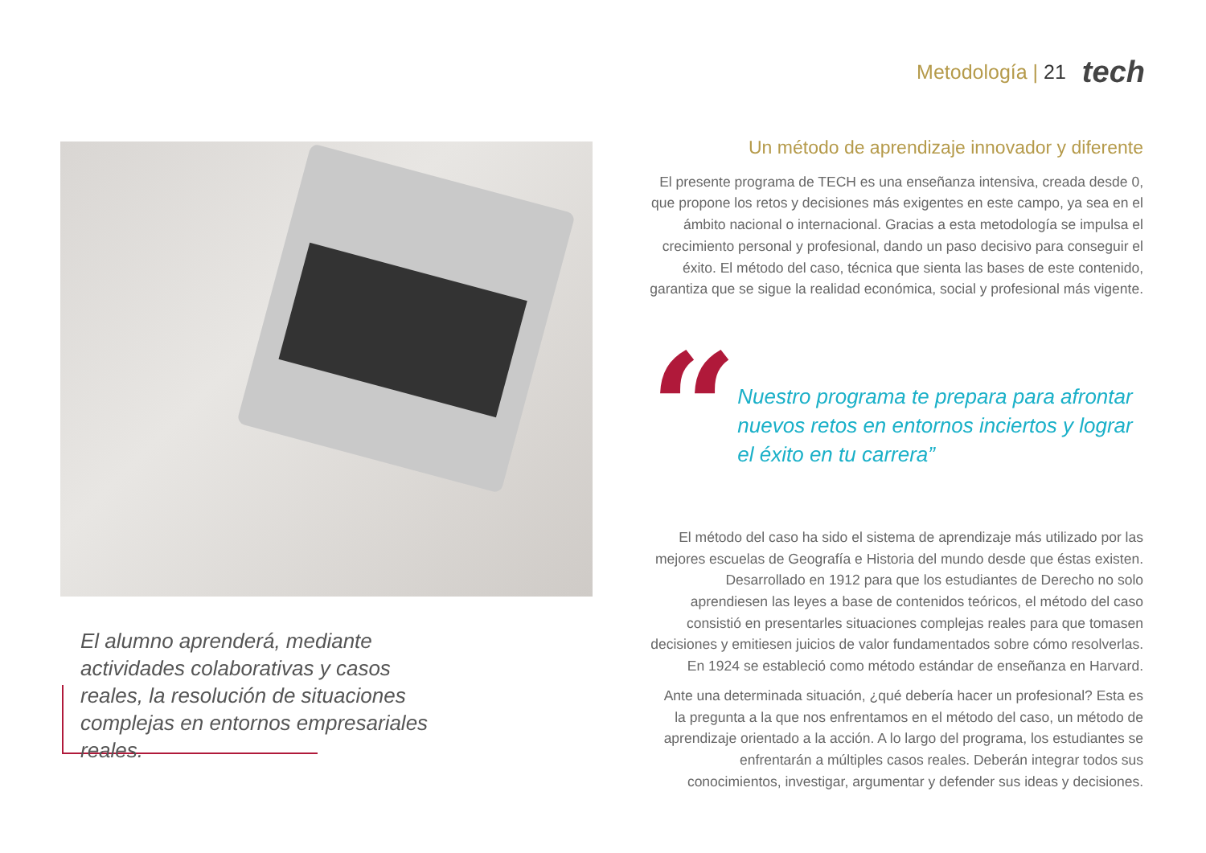Metodología | 21 tech
El alumno aprenderá, mediante actividades colaborativas y casos reales, la resolución de situaciones complejas en entornos empresariales reales.
Un método de aprendizaje innovador y diferente
El presente programa de TECH es una enseñanza intensiva, creada desde 0, que propone los retos y decisiones más exigentes en este campo, ya sea en el ámbito nacional o internacional. Gracias a esta metodología se impulsa el crecimiento personal y profesional, dando un paso decisivo para conseguir el éxito. El método del caso, técnica que sienta las bases de este contenido, garantiza que se sigue la realidad económica, social y profesional más vigente.
“
Nuestro programa te prepara para afrontar nuevos retos en entornos inciertos y lograr el éxito en tu carrera”
El método del caso ha sido el sistema de aprendizaje más utilizado por las mejores escuelas de Geografía e Historia del mundo desde que éstas existen. Desarrollado en 1912 para que los estudiantes de Derecho no solo aprendiesen las leyes a base de contenidos teóricos, el método del caso consistió en presentarles situaciones complejas reales para que tomasen decisiones y emitiesen juicios de valor fundamentados sobre cómo resolverlas. En 1924 se estableció como método estándar de enseñanza en Harvard.
Ante una determinada situación, ¿qué debería hacer un profesional? Esta es la pregunta a la que nos enfrentamos en el método del caso, un método de aprendizaje orientado a la acción. A lo largo del programa, los estudiantes se enfrentarán a múltiples casos reales. Deberán integrar todos sus conocimientos, investigar, argumentar y defender sus ideas y decisiones.